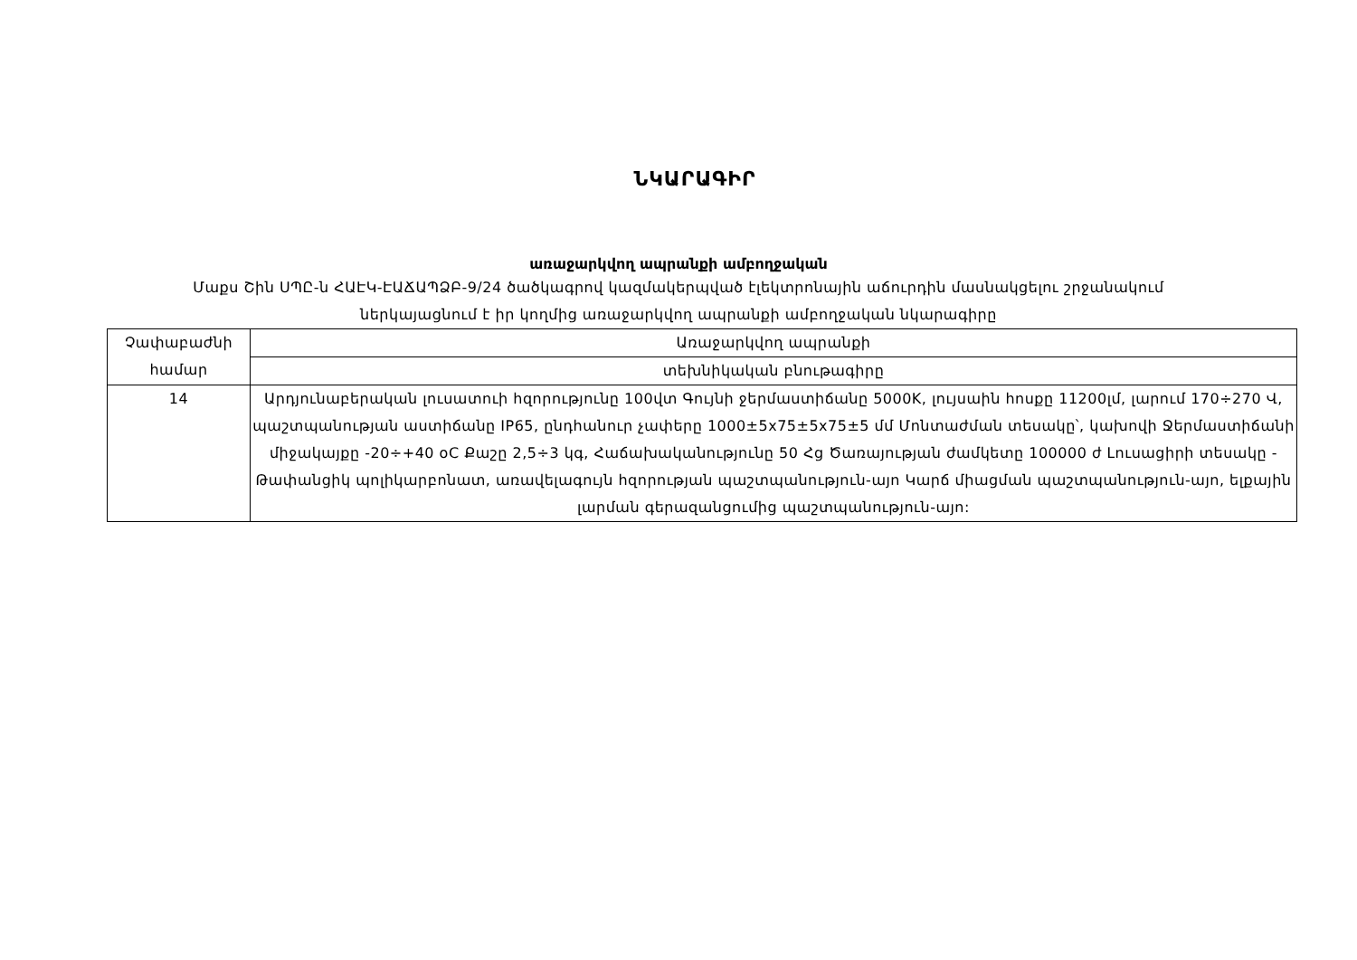ՆԿԱՐԱԳԻՐ
առաջարկվող ապրանքի ամբողջական
Մաքս Շին ՍՊԸ-ն ՀԱԷԿ-ԷԱՃԱՊՁԲ-9/24 ծածկագրով կազմակերպված էլեկտրոնային աճուրդին մասնակցելու շրջանակում ներկայացնում է իր կողմից առաջարկվող ապրանքի ամբողջական նկարագիրը
| Չափաբաժնի համար | Առաջարկվող ապրանքի |
| | տեխնիկական բնութագիրը |
| 14 | Արդյունաբերական լուսատուի հզորությունը 100վտ Գույնի ջերմաստիճանը 5000K, լույսաին հոսքը 11200լմ, լարում 170÷270 Վ, պաշտպանության աստիճանը IP65, ընդհանուր չափերը 1000±5x75±5x75±5 մմ Մոնտաժման տեսակը՝, կախովի Ջերմաստիճանի միջակայքը -20÷+40 oC Քաշը 2,5÷3 կգ, Հաճախականությունը 50 Հց Ծառայության ժամկետը 100000 ժ Լուսացիրի տեսակը - Թափանցիկ պոլիկարբոնատ, առավելագույն հզորության պաշտպանություն-այո Կարճ միացման պաշտպանություն-այո, ելքային լարման գերազանցումից պաշտպանություն-այո: |